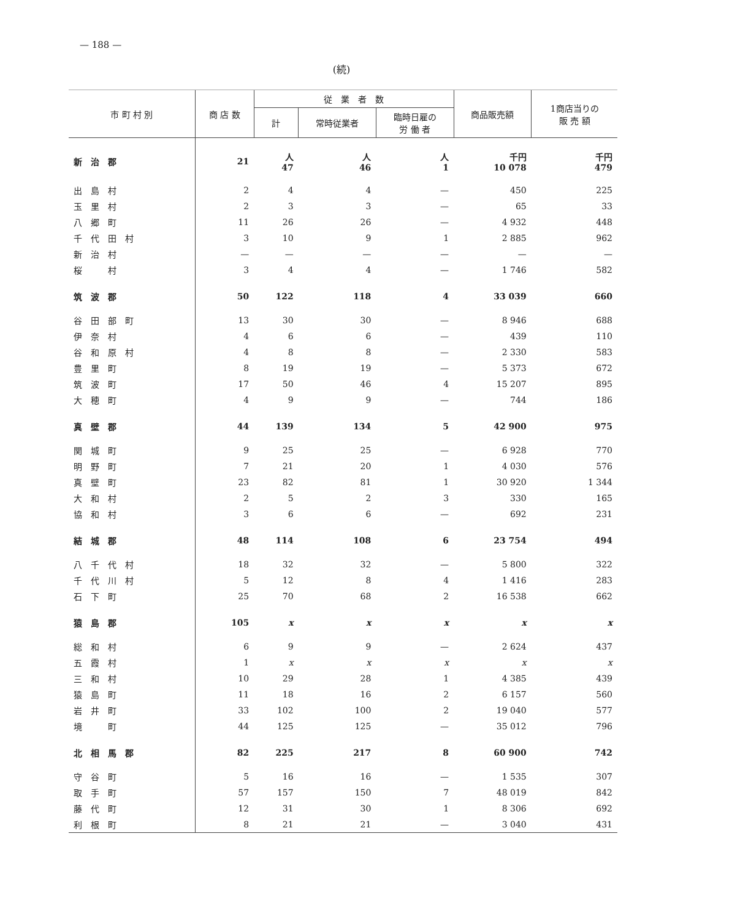— 188 —
(続)
| 市 町 村 別 | 商 店 数 | 従 業 者 数 | | | 商品販売額 | 1商店当りの 販 売 額 |
| --- | --- | --- | --- | --- | --- | --- |
| | | 計 | 常時従業者 | 臨時日雇の 労 働 者 | | |
| 新治郡 | 21 | 人 47 | 人 46 | 人 1 | 千円 10 078 | 千円 479 |
| 出島村 | 2 | 4 | 4 | — | 450 | 225 |
| 玉里村 | 2 | 3 | 3 | — | 65 | 33 |
| 八郷町 | 11 | 26 | 26 | — | 4 932 | 448 |
| 千代田村 | 3 | 10 | 9 | 1 | 2 885 | 962 |
| 新治村 | — | — | — | — | — | — |
| 桜 村 | 3 | 4 | 4 | — | 1 746 | 582 |
| 筑波郡 | 50 | 122 | 118 | 4 | 33 039 | 660 |
| 谷田部町 | 13 | 30 | 30 | — | 8 946 | 688 |
| 伊奈村 | 4 | 6 | 6 | — | 439 | 110 |
| 谷和原村 | 4 | 8 | 8 | — | 2 330 | 583 |
| 豊里町 | 8 | 19 | 19 | — | 5 373 | 672 |
| 筑波町 | 17 | 50 | 46 | 4 | 15 207 | 895 |
| 大穂町 | 4 | 9 | 9 | — | 744 | 186 |
| 真壁郡 | 44 | 139 | 134 | 5 | 42 900 | 975 |
| 関城町 | 9 | 25 | 25 | — | 6 928 | 770 |
| 明野町 | 7 | 21 | 20 | 1 | 4 030 | 576 |
| 真壁町 | 23 | 82 | 81 | 1 | 30 920 | 1 344 |
| 大和村 | 2 | 5 | 2 | 3 | 330 | 165 |
| 協和村 | 3 | 6 | 6 | — | 692 | 231 |
| 結城郡 | 48 | 114 | 108 | 6 | 23 754 | 494 |
| 八千代村 | 18 | 32 | 32 | — | 5 800 | 322 |
| 千代川村 | 5 | 12 | 8 | 4 | 1 416 | 283 |
| 石下町 | 25 | 70 | 68 | 2 | 16 538 | 662 |
| 猿島郡 | 105 | x | x | x | x | x |
| 総和村 | 6 | 9 | 9 | — | 2 624 | 437 |
| 五霞村 | 1 | x | x | x | x | x |
| 三和村 | 10 | 29 | 28 | 1 | 4 385 | 439 |
| 猿島町 | 11 | 18 | 16 | 2 | 6 157 | 560 |
| 岩井町 | 33 | 102 | 100 | 2 | 19 040 | 577 |
| 境 町 | 44 | 125 | 125 | — | 35 012 | 796 |
| 北相馬郡 | 82 | 225 | 217 | 8 | 60 900 | 742 |
| 守谷町 | 5 | 16 | 16 | — | 1 535 | 307 |
| 取手町 | 57 | 157 | 150 | 7 | 48 019 | 842 |
| 藤代町 | 12 | 31 | 30 | 1 | 8 306 | 692 |
| 利根町 | 8 | 21 | 21 | — | 3 040 | 431 |